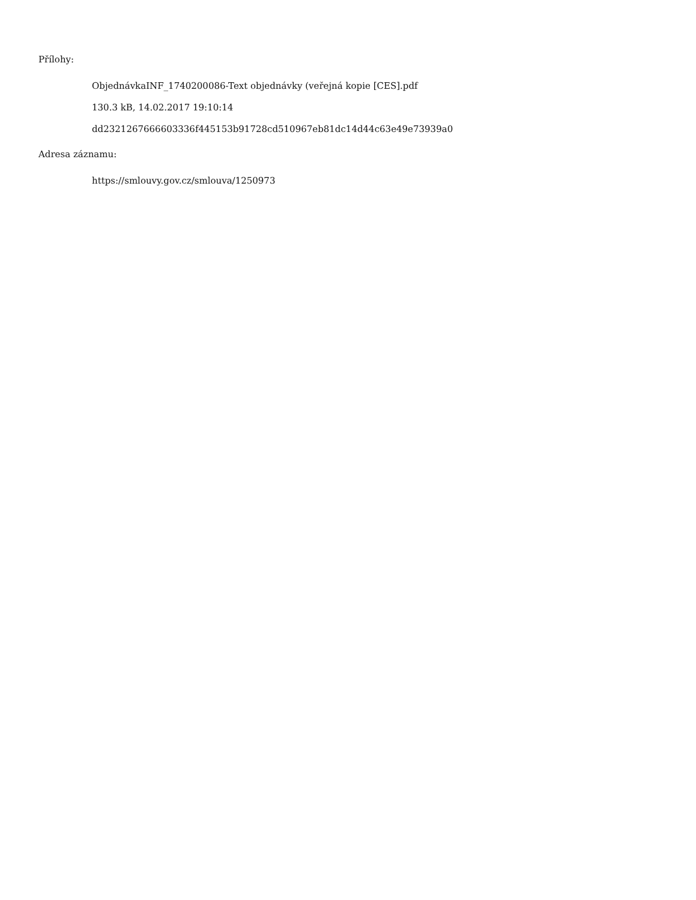Přílohy:
ObjednávkaINF_1740200086-Text objednávky (veřejná kopie [CES].pdf
130.3 kB, 14.02.2017 19:10:14
dd2321267666603336f445153b91728cd510967eb81dc14d44c63e49e73939a0
Adresa záznamu:
https://smlouvy.gov.cz/smlouva/1250973